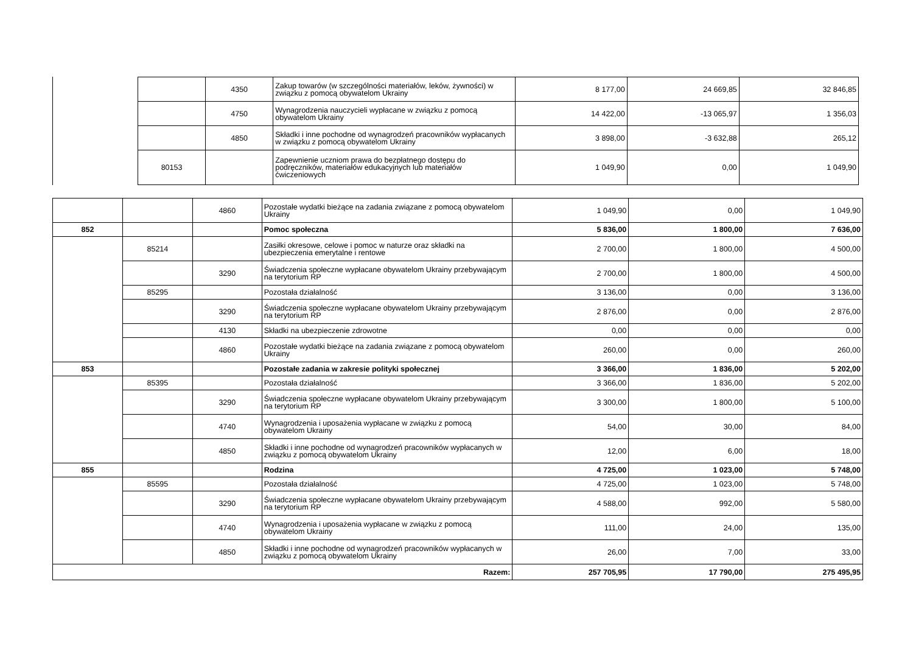| | 4350 | Zakup towarów (w szczególności materiałów, leków, żywności) w związku z pomocą obywatelom Ukrainy | 8 177,00 | 24 669,85 | 32 846,85 |
| | 4750 | Wynagrodzenia nauczycieli wypłacane w związku z pomocą obywatelom Ukrainy | 14 422,00 | -13 065,97 | 1 356,03 |
| | 4850 | Składki i inne pochodne od wynagrodzeń pracowników wypłacanych w związku z pomocą obywatelom Ukrainy | 3 898,00 | -3 632,88 | 265,12 |
| 80153 | | Zapewnienie uczniom prawa do bezpłatnego dostępu do podręczników, materiałów edukacyjnych lub materiałów ćwiczeniowych | 1 049,90 | 0,00 | 1 049,90 |
| | | 4860 | Pozostałe wydatki bieżące na zadania związane z pomocą obywatelom Ukrainy | 1 049,90 | 0,00 | 1 049,90 |
| 852 | | | Pomoc społeczna | 5 836,00 | 1 800,00 | 7 636,00 |
| | 85214 | | Zasiłki okresowe, celowe i pomoc w naturze oraz składki na ubezpieczenia emerytalne i rentowe | 2 700,00 | 1 800,00 | 4 500,00 |
| | | 3290 | Świadczenia społeczne wypłacane obywatelom Ukrainy przebywającym na terytorium RP | 2 700,00 | 1 800,00 | 4 500,00 |
| | 85295 | | Pozostała działalność | 3 136,00 | 0,00 | 3 136,00 |
| | | 3290 | Świadczenia społeczne wypłacane obywatelom Ukrainy przebywającym na terytorium RP | 2 876,00 | 0,00 | 2 876,00 |
| | | 4130 | Składki na ubezpieczenie zdrowotne | 0,00 | 0,00 | 0,00 |
| | | 4860 | Pozostałe wydatki bieżące na zadania związane z pomocą obywatelom Ukrainy | 260,00 | 0,00 | 260,00 |
| 853 | | | Pozostałe zadania w zakresie polityki społecznej | 3 366,00 | 1 836,00 | 5 202,00 |
| | 85395 | | Pozostała działalność | 3 366,00 | 1 836,00 | 5 202,00 |
| | | 3290 | Świadczenia społeczne wypłacane obywatelom Ukrainy przebywającym na terytorium RP | 3 300,00 | 1 800,00 | 5 100,00 |
| | | 4740 | Wynagrodzenia i uposażenia wypłacane w związku z pomocą obywatelom Ukrainy | 54,00 | 30,00 | 84,00 |
| | | 4850 | Składki i inne pochodne od wynagrodzeń pracowników wypłacanych w związku z pomocą obywatelom Ukrainy | 12,00 | 6,00 | 18,00 |
| 855 | | | Rodzina | 4 725,00 | 1 023,00 | 5 748,00 |
| | 85595 | | Pozostała działalność | 4 725,00 | 1 023,00 | 5 748,00 |
| | | 3290 | Świadczenia społeczne wypłacane obywatelom Ukrainy przebywającym na terytorium RP | 4 588,00 | 992,00 | 5 580,00 |
| | | 4740 | Wynagrodzenia i uposażenia wypłacane w związku z pomocą obywatelom Ukrainy | 111,00 | 24,00 | 135,00 |
| | | 4850 | Składki i inne pochodne od wynagrodzeń pracowników wypłacanych w związku z pomocą obywatelom Ukrainy | 26,00 | 7,00 | 33,00 |
| Razem: | | | | 257 705,95 | 17 790,00 | 275 495,95 |